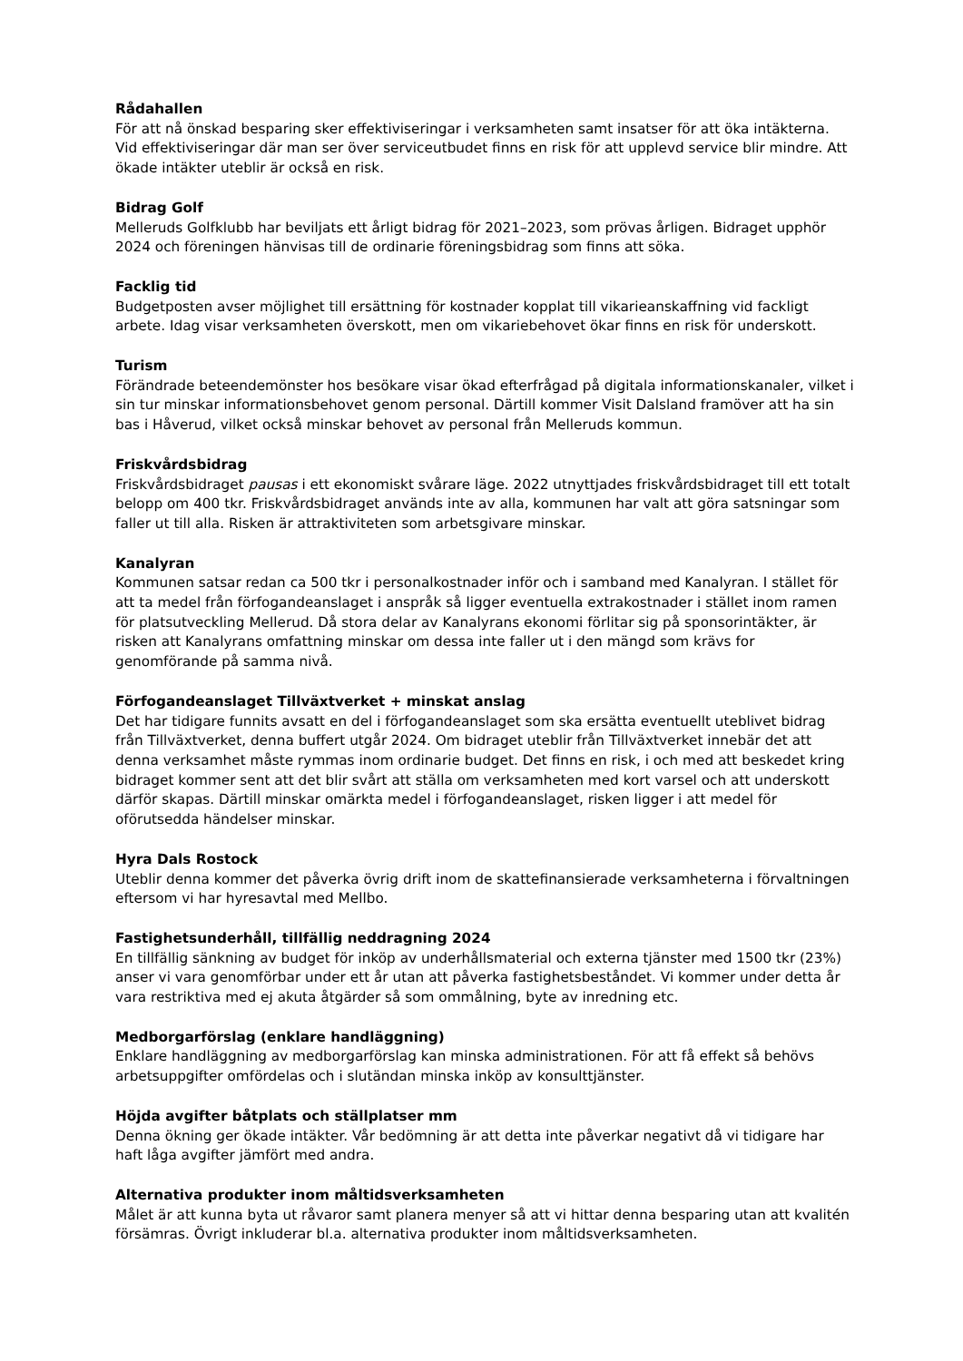Rådahallen
För att nå önskad besparing sker effektiviseringar i verksamheten samt insatser för att öka intäkterna. Vid effektiviseringar där man ser över serviceutbudet finns en risk för att upplevd service blir mindre. Att ökade intäkter uteblir är också en risk.
Bidrag Golf
Melleruds Golfklubb har beviljats ett årligt bidrag för 2021–2023, som prövas årligen. Bidraget upphör 2024 och föreningen hänvisas till de ordinarie föreningsbidrag som finns att söka.
Facklig tid
Budgetposten avser möjlighet till ersättning för kostnader kopplat till vikarieanskaffning vid fackligt arbete. Idag visar verksamheten överskott, men om vikariebehovet ökar finns en risk för underskott.
Turism
Förändrade beteendemönster hos besökare visar ökad efterfrågad på digitala informationskanaler, vilket i sin tur minskar informationsbehovet genom personal. Därtill kommer Visit Dalsland framöver att ha sin bas i Håverud, vilket också minskar behovet av personal från Melleruds kommun.
Friskvårdsbidrag
Friskvårdsbidraget pausas i ett ekonomiskt svårare läge. 2022 utnyttjades friskvårdsbidraget till ett totalt belopp om 400 tkr. Friskvårdsbidraget används inte av alla, kommunen har valt att göra satsningar som faller ut till alla. Risken är attraktiviteten som arbetsgivare minskar.
Kanalyran
Kommunen satsar redan ca 500 tkr i personalkostnader inför och i samband med Kanalyran. I stället för att ta medel från förfogandeanslaget i anspråk så ligger eventuella extrakostnader i stället inom ramen för platsutveckling Mellerud. Då stora delar av Kanalyrans ekonomi förlitar sig på sponsorintäkter, är risken att Kanalyrans omfattning minskar om dessa inte faller ut i den mängd som krävs for genomförande på samma nivå.
Förfogandeanslaget Tillväxtverket + minskat anslag
Det har tidigare funnits avsatt en del i förfogandeanslaget som ska ersätta eventuellt uteblivet bidrag från Tillväxtverket, denna buffert utgår 2024. Om bidraget uteblir från Tillväxtverket innebär det att denna verksamhet måste rymmas inom ordinarie budget. Det finns en risk, i och med att beskedet kring bidraget kommer sent att det blir svårt att ställa om verksamheten med kort varsel och att underskott därför skapas. Därtill minskar omärkta medel i förfogandeanslaget, risken ligger i att medel för oförutsedda händelser minskar.
Hyra Dals Rostock
Uteblir denna kommer det påverka övrig drift inom de skattefinansierade verksamheterna i förvaltningen eftersom vi har hyresavtal med Mellbo.
Fastighetsunderhåll, tillfällig neddragning 2024
En tillfällig sänkning av budget för inköp av underhållsmaterial och externa tjänster med 1500 tkr (23%) anser vi vara genomförbar under ett år utan att påverka fastighetsbeståndet. Vi kommer under detta år vara restriktiva med ej akuta åtgärder så som ommålning, byte av inredning etc.
Medborgarförslag (enklare handläggning)
Enklare handläggning av medborgarförslag kan minska administrationen. För att få effekt så behövs arbetsuppgifter omfördelas och i slutändan minska inköp av konsulttjänster.
Höjda avgifter båtplats och ställplatser mm
Denna ökning ger ökade intäkter. Vår bedömning är att detta inte påverkar negativt då vi tidigare har haft låga avgifter jämfört med andra.
Alternativa produkter inom måltidsverksamheten
Målet är att kunna byta ut råvaror samt planera menyer så att vi hittar denna besparing utan att kvalitén försämras. Övrigt inkluderar bl.a. alternativa produkter inom måltidsverksamheten.